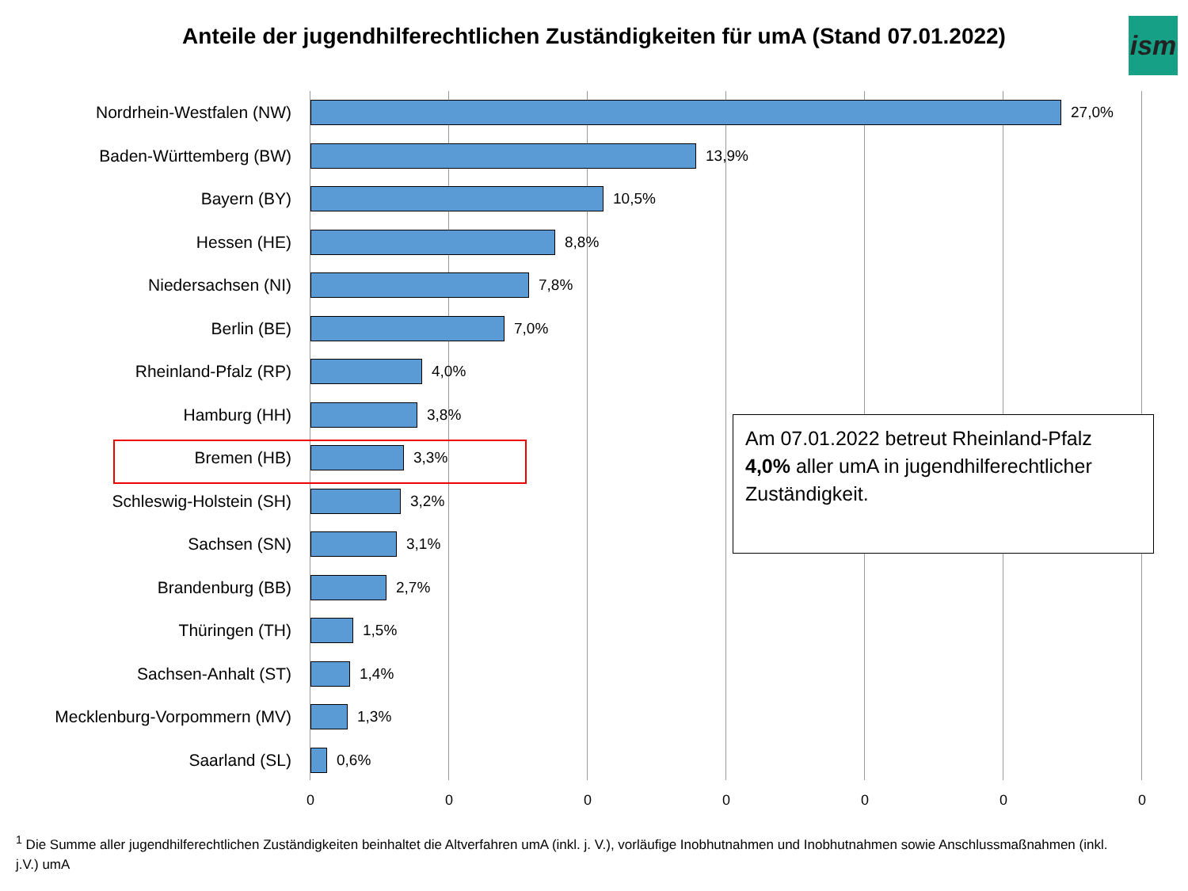Anteile der jugendhilferechtlichen Zuständigkeiten für umA (Stand 07.01.2022)
ism
Nordrhein-Westfalen (NW) 27,0%
Baden-Württemberg (BW) 13,9%
Bayern (BY) 10,5%
Hessen (HE) 8,8%
Niedersachsen (NI) 7,8%
Berlin (BE) 7,0%
Rheinland-Pfalz (RP) 4,0%
Hamburg (HH) 3,8%
Bremen (HB) 3,3%
Schleswig-Holstein (SH) 3,2%
Sachsen (SN) 3,1%
Brandenburg (BB) 2,7%
Thüringen (TH) 1,5%
Sachsen-Anhalt (ST) 1,4%
Mecklenburg-Vorpommern (MV) 1,3%
Saarland (SL) 0,6%
Am 07.01.2022 betreut Rheinland-Pfalz 4,0% aller umA in jugendhilferechtlicher Zuständigkeit.
0 0 0 0 0 0 0
<sup>1</sup> Die Summe aller jugendhilferechtlichen Zuständigkeiten beinhaltet die Altverfahren umA (inkl. j. V.), vorläufige Inobhutnahmen und Inobhutnahmen sowie Anschlussmaßnahmen (inkl. j.V.) umA